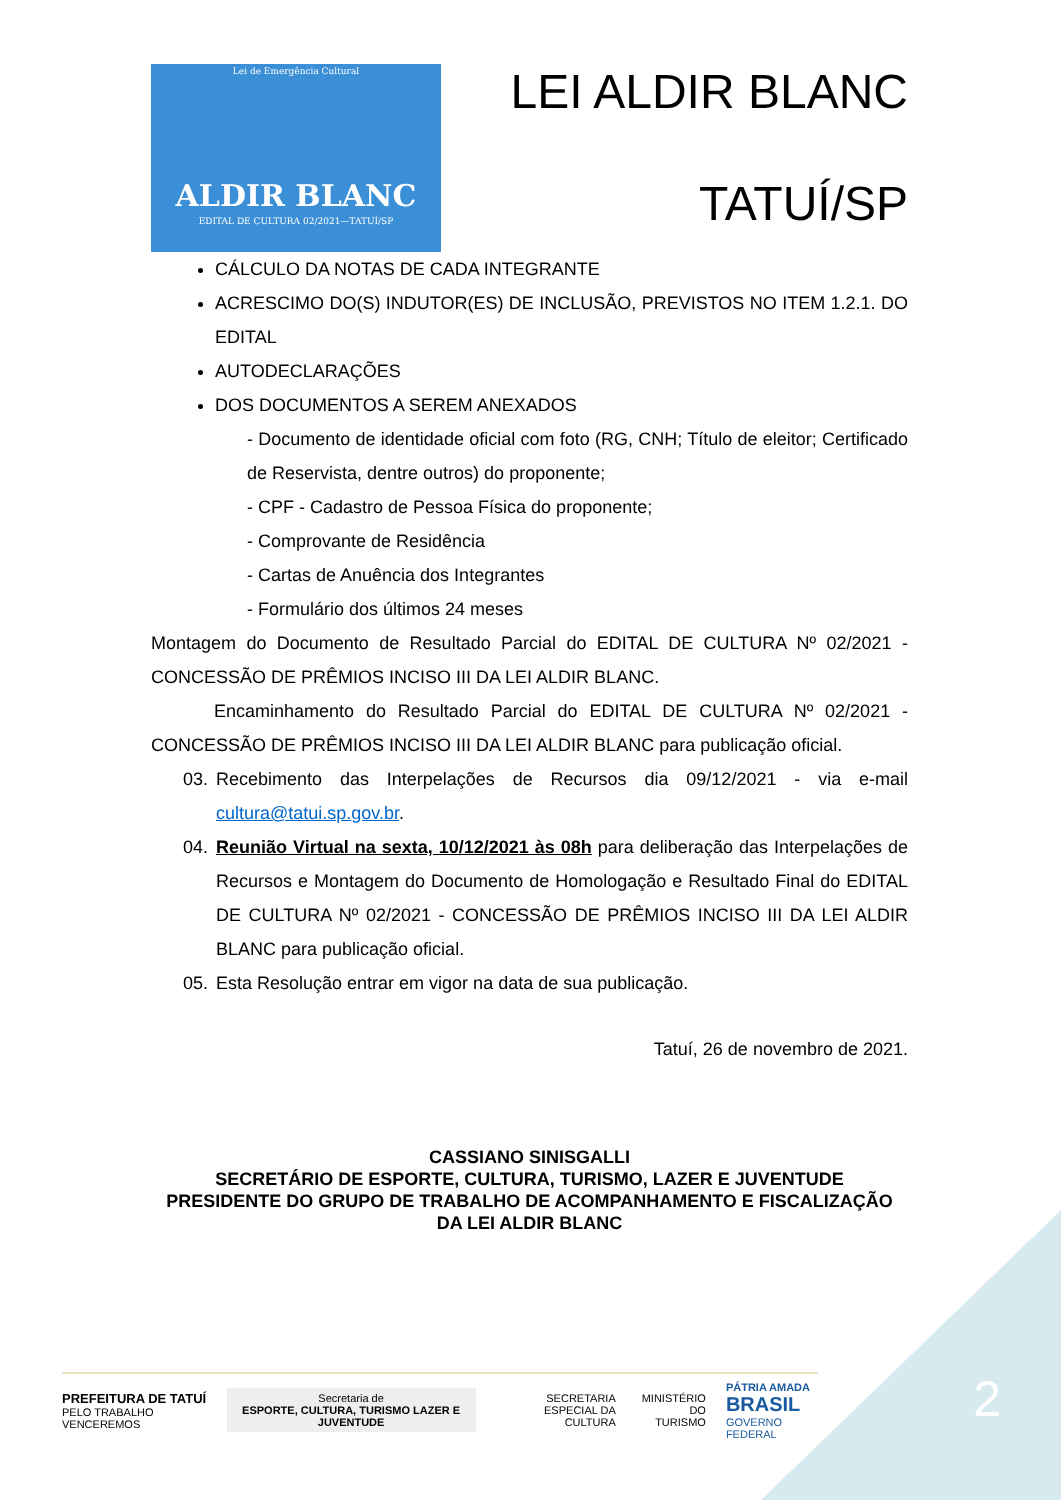Lei de Emergência Cultural
ALDIR BLANC
EDITAL DE CULTURA 02/2021—TATUÍ/SP
LEI ALDIR BLANC
TATUÍ/SP
CÁLCULO DA NOTAS DE CADA INTEGRANTE
ACRESCIMO DO(S) INDUTOR(ES) DE INCLUSÃO, PREVISTOS NO ITEM 1.2.1. DO EDITAL
AUTODECLARAÇÕES
DOS DOCUMENTOS A SEREM ANEXADOS
- Documento de identidade oficial com foto (RG, CNH; Título de eleitor; Certificado de Reservista, dentre outros) do proponente;
- CPF - Cadastro de Pessoa Física do proponente;
- Comprovante de Residência
- Cartas de Anuência dos Integrantes
- Formulário dos últimos 24 meses
Montagem do Documento de Resultado Parcial do EDITAL DE CULTURA Nº 02/2021 - CONCESSÃO DE PRÊMIOS INCISO III DA LEI ALDIR BLANC.
Encaminhamento do Resultado Parcial do EDITAL DE CULTURA Nº 02/2021 - CONCESSÃO DE PRÊMIOS INCISO III DA LEI ALDIR BLANC para publicação oficial.
03. Recebimento das Interpelações de Recursos dia 09/12/2021 - via e-mail cultura@tatui.sp.gov.br.
04. Reunião Virtual na sexta, 10/12/2021 às 08h para deliberação das Interpelações de Recursos e Montagem do Documento de Homologação e Resultado Final do EDITAL DE CULTURA Nº 02/2021 - CONCESSÃO DE PRÊMIOS INCISO III DA LEI ALDIR BLANC para publicação oficial.
05. Esta Resolução entrar em vigor na data de sua publicação.
Tatuí, 26 de novembro de 2021.
CASSIANO SINISGALLI
SECRETÁRIO DE ESPORTE, CULTURA, TURISMO, LAZER E JUVENTUDE
PRESIDENTE DO GRUPO DE TRABALHO DE ACOMPANHAMENTO E FISCALIZAÇÃO DA LEI ALDIR BLANC
PREFEITURA DE TATUÍ
PELO TRABALHO VENCEREMOS
Secretaria de
ESPORTE, CULTURA, TURISMO LAZER E JUVENTUDE
SECRETARIA ESPECIAL DA
CULTURA
MINISTÉRIO DO
TURISMO
PÁTRIA AMADA
BRASIL
GOVERNO FEDERAL
2